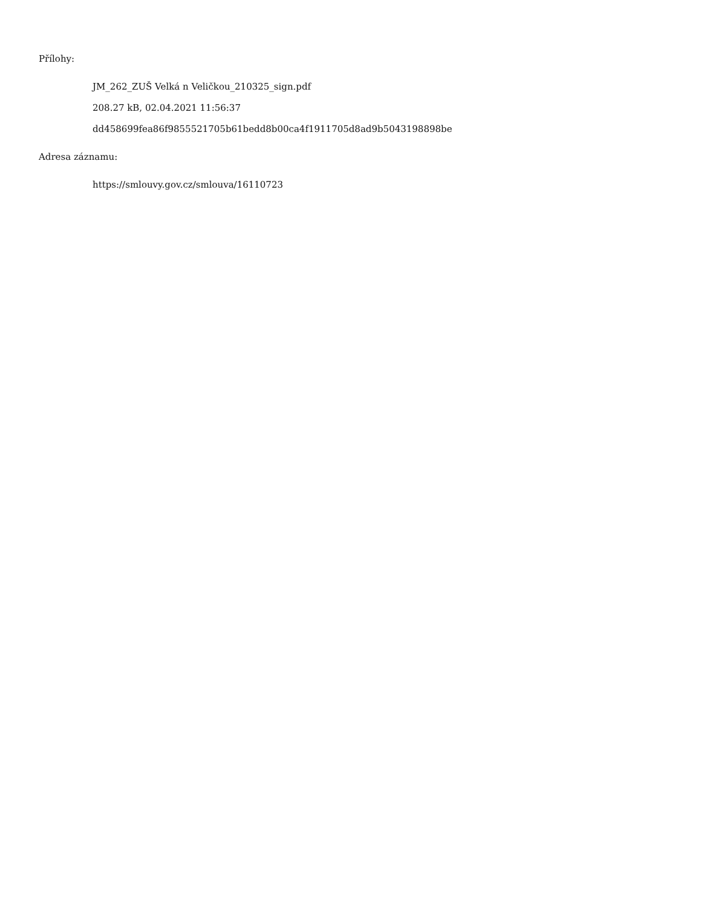Přílohy:
JM_262_ZUŠ Velká n Veličkou_210325_sign.pdf
208.27 kB, 02.04.2021 11:56:37
dd458699fea86f9855521705b61bedd8b00ca4f1911705d8ad9b5043198898be
Adresa záznamu:
https://smlouvy.gov.cz/smlouva/16110723